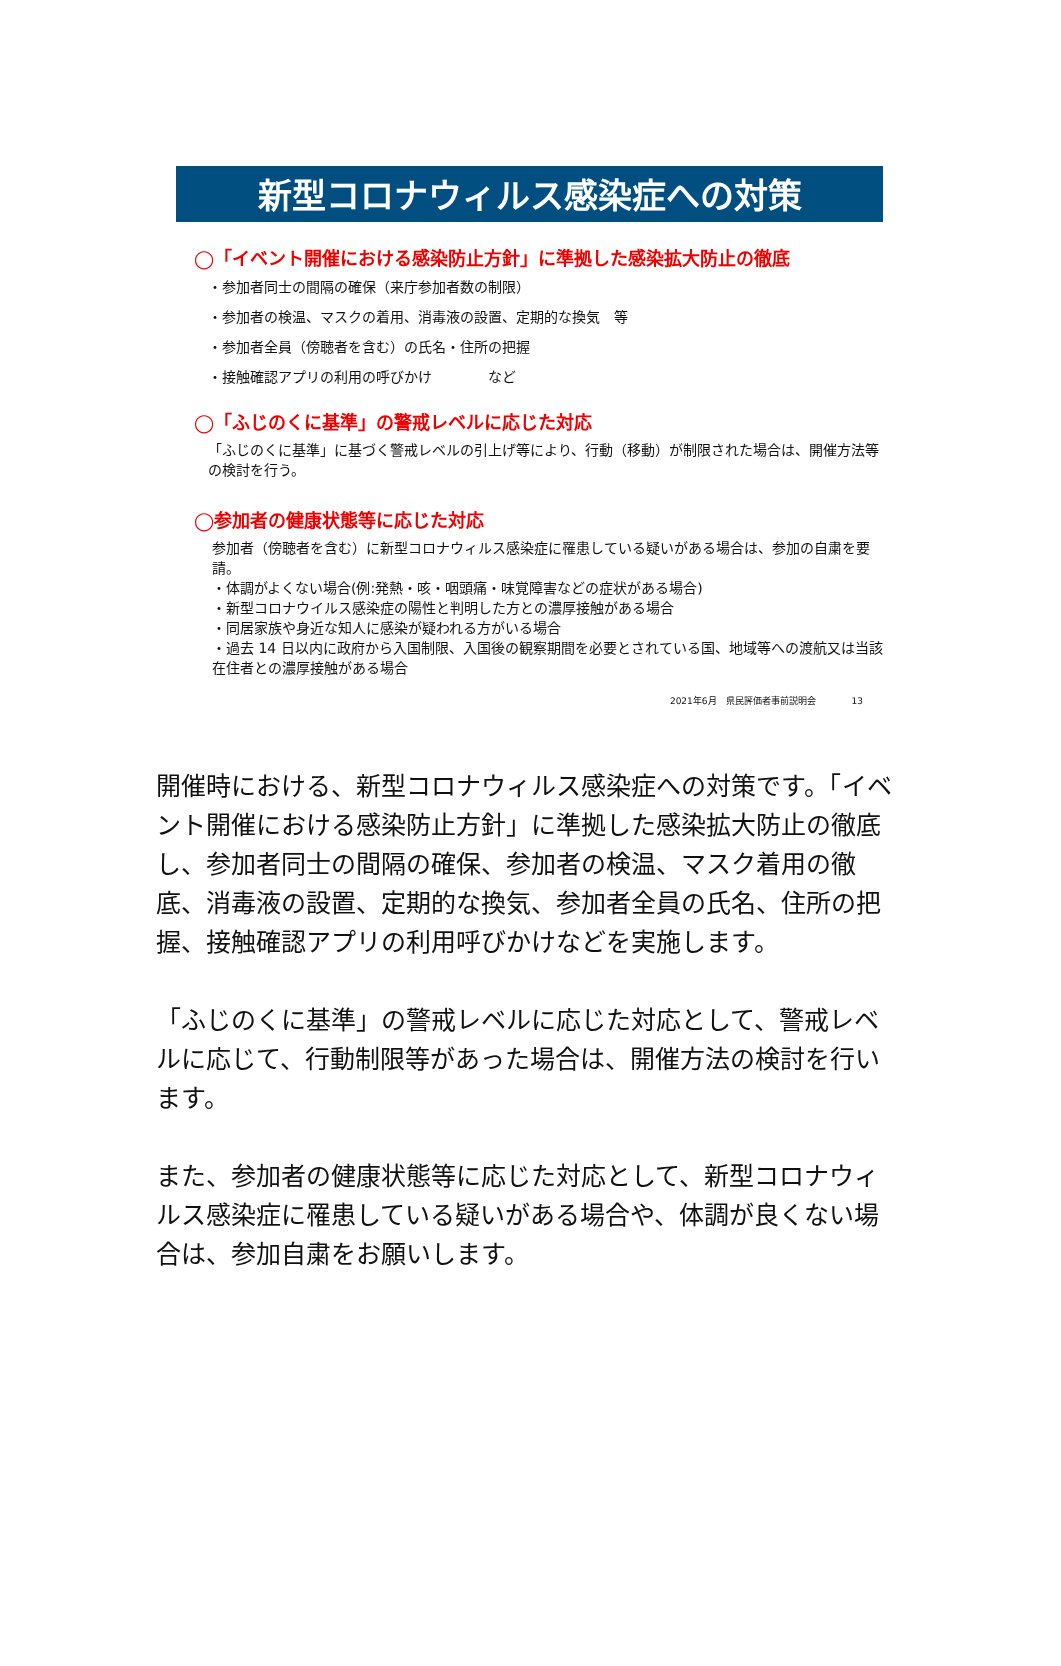新型コロナウィルス感染症への対策
◯「イベント開催における感染防止方針」に準拠した感染拡大防止の徹底
・参加者同士の間隔の確保（来庁参加者数の制限）
・参加者の検温、マスクの着用、消毒液の設置、定期的な換気　等
・参加者全員（傍聴者を含む）の氏名・住所の把握
・接触確認アプリの利用の呼びかけ　　　　など
◯「ふじのくに基準」の警戒レベルに応じた対応
「ふじのくに基準」に基づく警戒レベルの引上げ等により、行動（移動）が制限された場合は、開催方法等の検討を行う。
◯参加者の健康状態等に応じた対応
参加者（傍聴者を含む）に新型コロナウィルス感染症に罹患している疑いがある場合は、参加の自粛を要請。
・体調がよくない場合(例:発熱・咳・咽頭痛・味覚障害などの症状がある場合)
・新型コロナウイルス感染症の陽性と判明した方との濃厚接触がある場合
・同居家族や身近な知人に感染が疑われる方がいる場合
・過去 14 日以内に政府から入国制限、入国後の観察期間を必要とされている国、地域等への渡航又は当該在住者との濃厚接触がある場合
2021年6月　県民評価者事前説明会　　　　13
開催時における、新型コロナウィルス感染症への対策です。「イベント開催における感染防止方針」に準拠した感染拡大防止の徹底し、参加者同士の間隔の確保、参加者の検温、マスク着用の徹底、消毒液の設置、定期的な換気、参加者全員の氏名、住所の把握、接触確認アプリの利用呼びかけなどを実施します。
「ふじのくに基準」の警戒レベルに応じた対応として、警戒レベルに応じて、行動制限等があった場合は、開催方法の検討を行います。
また、参加者の健康状態等に応じた対応として、新型コロナウィルス感染症に罹患している疑いがある場合や、体調が良くない場合は、参加自粛をお願いします。